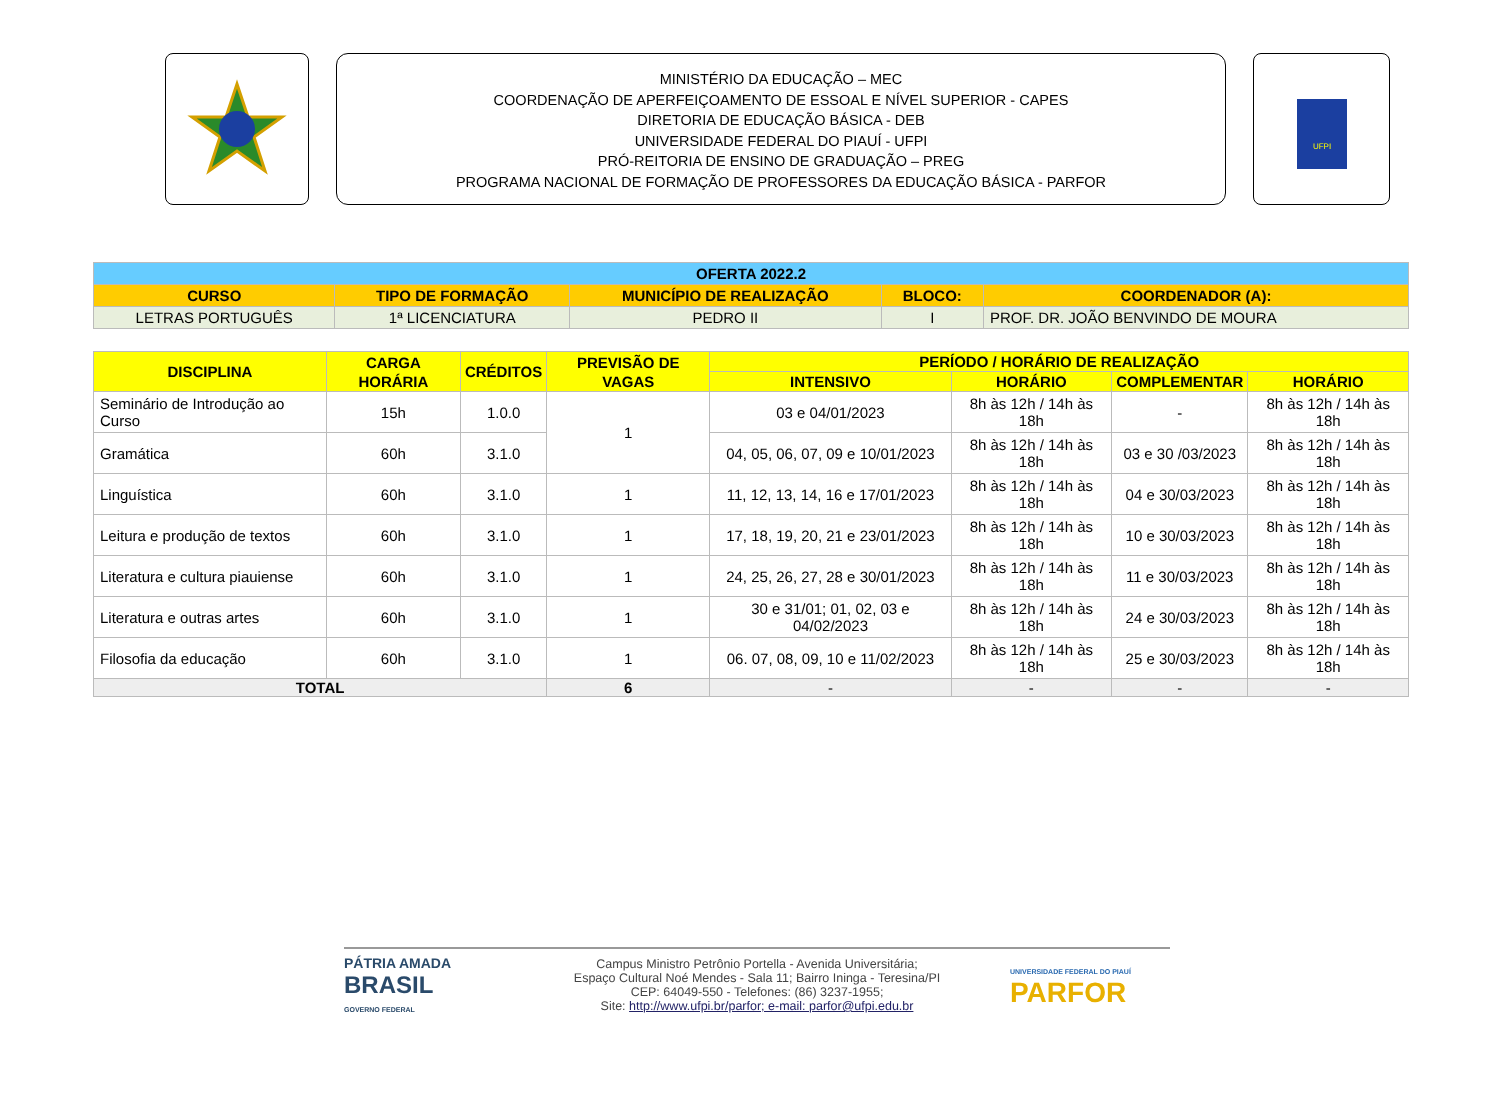MINISTÉRIO DA EDUCAÇÃO – MEC
COORDENAÇÃO DE APERFEIÇOAMENTO DE ESSOAL E NÍVEL SUPERIOR - CAPES
DIRETORIA DE EDUCAÇÃO BÁSICA - DEB
UNIVERSIDADE FEDERAL DO PIAUÍ - UFPI
PRÓ-REITORIA DE ENSINO DE GRADUAÇÃO – PREG
PROGRAMA NACIONAL DE FORMAÇÃO DE PROFESSORES DA EDUCAÇÃO BÁSICA - PARFOR
UFPI
| OFERTA 2022.2 | | | | |
| CURSO | TIPO DE FORMAÇÃO | MUNICÍPIO DE REALIZAÇÃO | BLOCO: | COORDENADOR (A): |
| LETRAS PORTUGUÊS | 1ª LICENCIATURA | PEDRO II | I | PROF. DR. JOÃO BENVINDO DE MOURA |
| DISCIPLINA | CARGA HORÁRIA | CRÉDITOS | PREVISÃO DE VAGAS | PERÍODO / HORÁRIO DE REALIZAÇÃO | | | |
| --- | --- | --- | --- | --- | --- | --- | --- |
| | | | | INTENSIVO | HORÁRIO | COMPLEMENTAR | HORÁRIO |
| Seminário de Introdução ao Curso | 15h | 1.0.0 | 1 | 03 e 04/01/2023 | 8h às 12h / 14h às 18h | - | 8h às 12h / 14h às 18h |
| Gramática | 60h | 3.1.0 | | 04, 05, 06, 07, 09 e 10/01/2023 | 8h às 12h / 14h às 18h | 03 e 30 /03/2023 | 8h às 12h / 14h às 18h |
| Linguística | 60h | 3.1.0 | 1 | 11, 12, 13, 14, 16 e 17/01/2023 | 8h às 12h / 14h às 18h | 04 e 30/03/2023 | 8h às 12h / 14h às 18h |
| Leitura e produção de textos | 60h | 3.1.0 | 1 | 17, 18, 19, 20, 21 e 23/01/2023 | 8h às 12h / 14h às 18h | 10 e 30/03/2023 | 8h às 12h / 14h às 18h |
| Literatura e cultura piauiense | 60h | 3.1.0 | 1 | 24, 25, 26, 27, 28 e 30/01/2023 | 8h às 12h / 14h às 18h | 11 e 30/03/2023 | 8h às 12h / 14h às 18h |
| Literatura e outras artes | 60h | 3.1.0 | 1 | 30 e 31/01; 01, 02, 03 e 04/02/2023 | 8h às 12h / 14h às 18h | 24 e 30/03/2023 | 8h às 12h / 14h às 18h |
| Filosofia da educação | 60h | 3.1.0 | 1 | 06. 07, 08, 09, 10 e 11/02/2023 | 8h às 12h / 14h às 18h | 25 e 30/03/2023 | 8h às 12h / 14h às 18h |
| TOTAL | | | 6 | - | - | - | - |
PÁTRIA AMADA
BRASIL
GOVERNO FEDERAL
Campus Ministro Petrônio Portella - Avenida Universitária;
Espaço Cultural Noé Mendes - Sala 11; Bairro Ininga - Teresina/PI
CEP: 64049-550 - Telefones: (86) 3237-1955;
Site: http://www.ufpi.br/parfor; e-mail: parfor@ufpi.edu.br
UNIVERSIDADE FEDERAL DO PIAUÍ
PARFOR